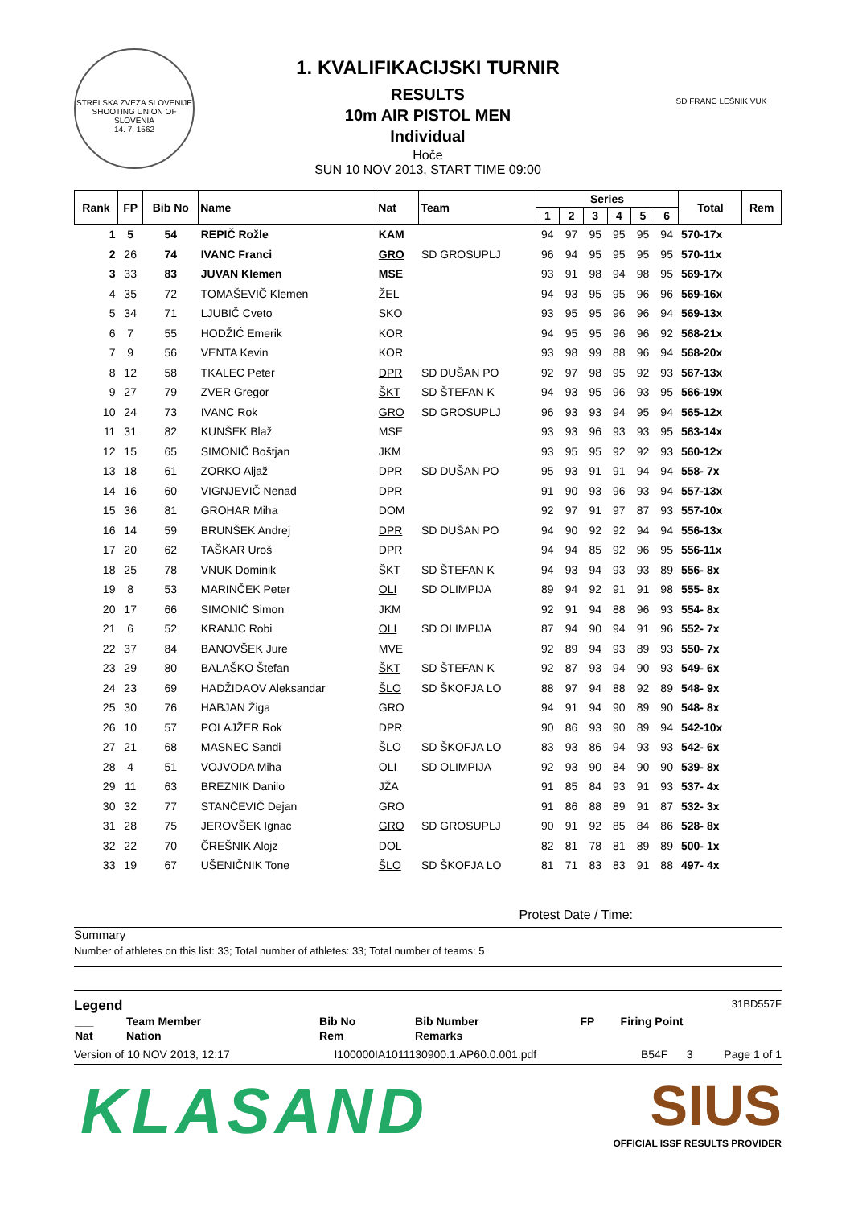STRELSKA ZVEZA SLOVENIJE
SHOOTING UNION OF SLOVENIA
14. 7. 1562
1. KVALIFIKACIJSKI TURNIR
RESULTS
10m AIR PISTOL MEN
Individual
Hoče
SUN 10 NOV 2013, START TIME 09:00
SD FRANC LEŠNIK VUK
| Rank | FP | Bib No | Name | Nat | Team | Series | | | | | | Total | Rem |
| --- | --- | --- | --- | --- | --- | --- | --- | --- | --- | --- | --- | --- | --- |
| | | | | | | 1 | 2 | 3 | 4 | 5 | 6 | | |
| 1 | 5 | 54 | REPIČ Rožle | KAM | | 94 | 97 | 95 | 95 | 95 | 94 | 570-17x | |
| 2 | 26 | 74 | IVANC Franci | GRO | SD GROSUPLJ | 96 | 94 | 95 | 95 | 95 | 95 | 570-11x | |
| 3 | 33 | 83 | JUVAN Klemen | MSE | | 93 | 91 | 98 | 94 | 98 | 95 | 569-17x | |
| 4 | 35 | 72 | TOMAŠEVIČ Klemen | ŽEL | | 94 | 93 | 95 | 95 | 96 | 96 | 569-16x | |
| 5 | 34 | 71 | LJUBIČ Cveto | SKO | | 93 | 95 | 95 | 96 | 96 | 94 | 569-13x | |
| 6 | 7 | 55 | HODŽIĆ Emerik | KOR | | 94 | 95 | 95 | 96 | 96 | 92 | 568-21x | |
| 7 | 9 | 56 | VENTA Kevin | KOR | | 93 | 98 | 99 | 88 | 96 | 94 | 568-20x | |
| 8 | 12 | 58 | TKALEC Peter | DPR | SD DUŠAN PO | 92 | 97 | 98 | 95 | 92 | 93 | 567-13x | |
| 9 | 27 | 79 | ZVER Gregor | ŠKT | SD ŠTEFAN K | 94 | 93 | 95 | 96 | 93 | 95 | 566-19x | |
| 10 | 24 | 73 | IVANC Rok | GRO | SD GROSUPLJ | 96 | 93 | 93 | 94 | 95 | 94 | 565-12x | |
| 11 | 31 | 82 | KUNŠEK Blaž | MSE | | 93 | 93 | 96 | 93 | 93 | 95 | 563-14x | |
| 12 | 15 | 65 | SIMONIČ Boštjan | JKM | | 93 | 95 | 95 | 92 | 92 | 93 | 560-12x | |
| 13 | 18 | 61 | ZORKO Aljaž | DPR | SD DUŠAN PO | 95 | 93 | 91 | 91 | 94 | 94 | 558- 7x | |
| 14 | 16 | 60 | VIGNJEVIČ Nenad | DPR | | 91 | 90 | 93 | 96 | 93 | 94 | 557-13x | |
| 15 | 36 | 81 | GROHAR Miha | DOM | | 92 | 97 | 91 | 97 | 87 | 93 | 557-10x | |
| 16 | 14 | 59 | BRUNŠEK Andrej | DPR | SD DUŠAN PO | 94 | 90 | 92 | 92 | 94 | 94 | 556-13x | |
| 17 | 20 | 62 | TAŠKAR Uroš | DPR | | 94 | 94 | 85 | 92 | 96 | 95 | 556-11x | |
| 18 | 25 | 78 | VNUK Dominik | ŠKT | SD ŠTEFAN K | 94 | 93 | 94 | 93 | 93 | 89 | 556- 8x | |
| 19 | 8 | 53 | MARINČEK Peter | OLI | SD OLIMPIJA | 89 | 94 | 92 | 91 | 91 | 98 | 555- 8x | |
| 20 | 17 | 66 | SIMONIČ Simon | JKM | | 92 | 91 | 94 | 88 | 96 | 93 | 554- 8x | |
| 21 | 6 | 52 | KRANJC Robi | OLI | SD OLIMPIJA | 87 | 94 | 90 | 94 | 91 | 96 | 552- 7x | |
| 22 | 37 | 84 | BANOVŠEK Jure | MVE | | 92 | 89 | 94 | 93 | 89 | 93 | 550- 7x | |
| 23 | 29 | 80 | BALAŠKO Štefan | ŠKT | SD ŠTEFAN K | 92 | 87 | 93 | 94 | 90 | 93 | 549- 6x | |
| 24 | 23 | 69 | HADŽIDAOV Aleksandar | ŠLO | SD ŠKOFJA LO | 88 | 97 | 94 | 88 | 92 | 89 | 548- 9x | |
| 25 | 30 | 76 | HABJAN Žiga | GRO | | 94 | 91 | 94 | 90 | 89 | 90 | 548- 8x | |
| 26 | 10 | 57 | POLAJŽER Rok | DPR | | 90 | 86 | 93 | 90 | 89 | 94 | 542-10x | |
| 27 | 21 | 68 | MASNEC Sandi | ŠLO | SD ŠKOFJA LO | 83 | 93 | 86 | 94 | 93 | 93 | 542- 6x | |
| 28 | 4 | 51 | VOJVODA Miha | OLI | SD OLIMPIJA | 92 | 93 | 90 | 84 | 90 | 90 | 539- 8x | |
| 29 | 11 | 63 | BREZNIK Danilo | JŽA | | 91 | 85 | 84 | 93 | 91 | 93 | 537- 4x | |
| 30 | 32 | 77 | STANČEVIČ Dejan | GRO | | 91 | 86 | 88 | 89 | 91 | 87 | 532- 3x | |
| 31 | 28 | 75 | JEROVŠEK Ignac | GRO | SD GROSUPLJ | 90 | 91 | 92 | 85 | 84 | 86 | 528- 8x | |
| 32 | 22 | 70 | ČREŠNIK Alojz | DOL | | 82 | 81 | 78 | 81 | 89 | 89 | 500- 1x | |
| 33 | 19 | 67 | UŠENIČNIK Tone | ŠLO | SD ŠKOFJA LO | 81 | 71 | 83 | 83 | 91 | 88 | 497- 4x | |
Protest Date / Time:
Summary
Number of athletes on this list: 33; Total number of athletes: 33; Total number of teams: 5
Legend 31BD557F
| ___ | Team Member | Bib No | Bib Number | FP | Firing Point |
| Nat | Nation | Rem | Remarks | | |
Version of 10 NOV 2013, 12:17 I100000IA1011130900.1.AP60.0.001.pdf B54F 3 Page 1 of 1
KLASAND
SIUS
OFFICIAL ISSF RESULTS PROVIDER